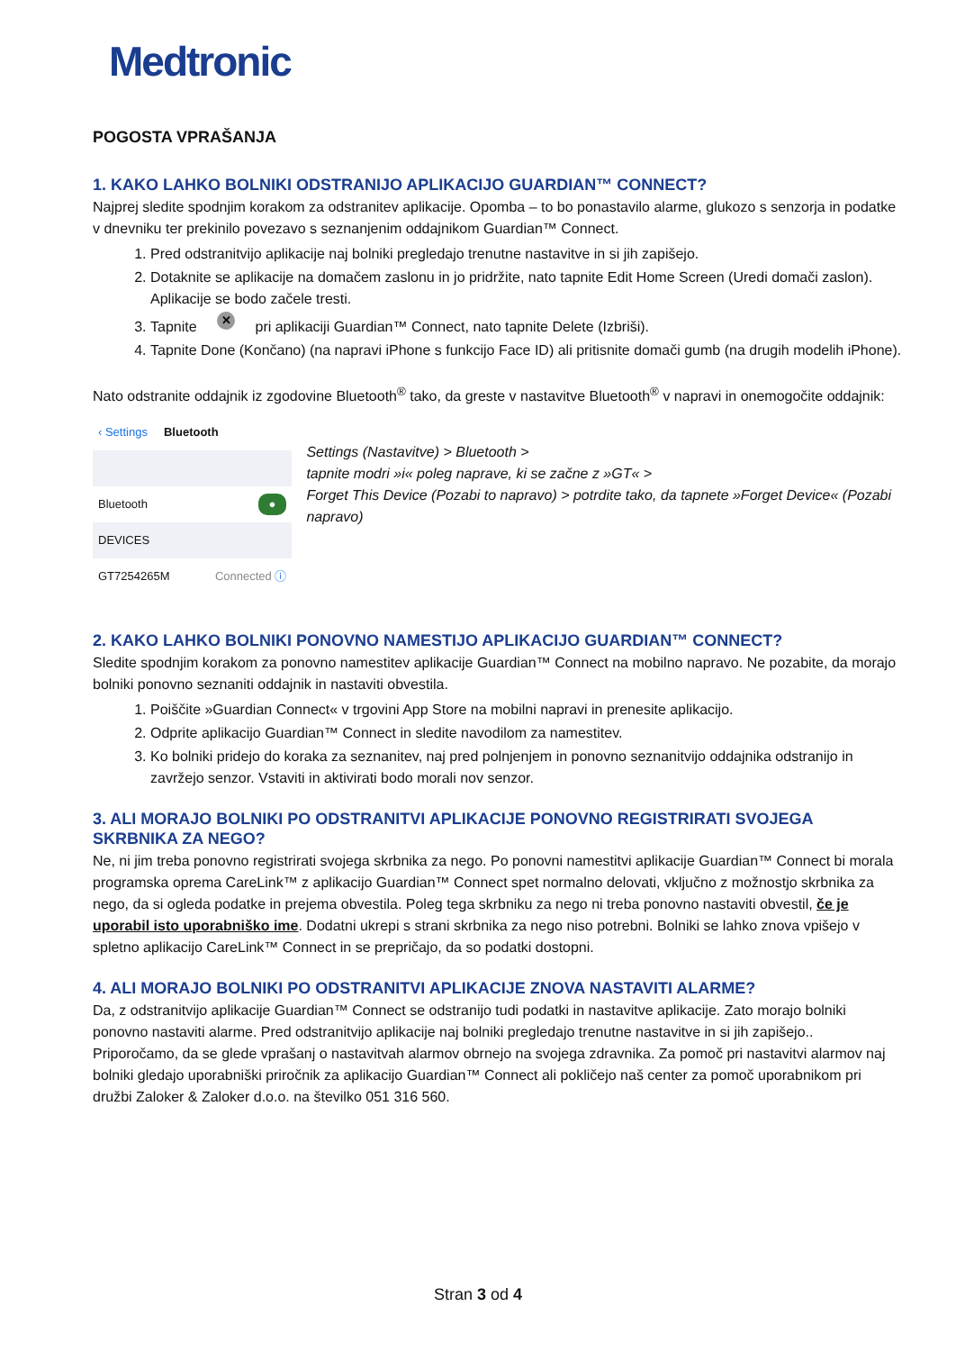Medtronic
POGOSTA VPRAŠANJA
1. KAKO LAHKO BOLNIKI ODSTRANIJO APLIKACIJO GUARDIAN™ CONNECT?
Najprej sledite spodnjim korakom za odstranitev aplikacije. Opomba – to bo ponastavilo alarme, glukozo s senzorja in podatke v dnevniku ter prekinilo povezavo s seznanjenim oddajnikom Guardian™ Connect.
1. Pred odstranitvijo aplikacije naj bolniki pregledajo trenutne nastavitve in si jih zapišejo.
2. Dotaknite se aplikacije na domačem zaslonu in jo pridržite, nato tapnite Edit Home Screen (Uredi domači zaslon). Aplikacije se bodo začele tresti.
3. Tapnite ✕ pri aplikaciji Guardian™ Connect, nato tapnite Delete (Izbriši).
4. Tapnite Done (Končano) (na napravi iPhone s funkcijo Face ID) ali pritisnite domači gumb (na drugih modelih iPhone).
Nato odstranite oddajnik iz zgodovine Bluetooth<sup>®</sup> tako, da greste v nastavitve Bluetooth<sup>®</sup> v napravi in onemogočite oddajnik:
‹ Settings Bluetooth
Bluetooth ●
DEVICES
GT7254265M Connected ⓘ
Settings (Nastavitve) > Bluetooth >
tapnite modri »i« poleg naprave, ki se začne z »GT« >
Forget This Device (Pozabi to napravo) > potrdite tako, da tapnete »Forget Device« (Pozabi napravo)
2. KAKO LAHKO BOLNIKI PONOVNO NAMESTIJO APLIKACIJO GUARDIAN™ CONNECT?
Sledite spodnjim korakom za ponovno namestitev aplikacije Guardian™ Connect na mobilno napravo. Ne pozabite, da morajo bolniki ponovno seznaniti oddajnik in nastaviti obvestila.
1. Poiščite »Guardian Connect« v trgovini App Store na mobilni napravi in prenesite aplikacijo.
2. Odprite aplikacijo Guardian™ Connect in sledite navodilom za namestitev.
3. Ko bolniki pridejo do koraka za seznanitev, naj pred polnjenjem in ponovno seznanitvijo oddajnika odstranijo in zavržejo senzor. Vstaviti in aktivirati bodo morali nov senzor.
3. ALI MORAJO BOLNIKI PO ODSTRANITVI APLIKACIJE PONOVNO REGISTRIRATI SVOJEGA SKRBNIKA ZA NEGO?
Ne, ni jim treba ponovno registrirati svojega skrbnika za nego. Po ponovni namestitvi aplikacije Guardian™ Connect bi morala programska oprema CareLink™ z aplikacijo Guardian™ Connect spet normalno delovati, vključno z možnostjo skrbnika za nego, da si ogleda podatke in prejema obvestila. Poleg tega skrbniku za nego ni treba ponovno nastaviti obvestil, če je uporabil isto uporabniško ime. Dodatni ukrepi s strani skrbnika za nego niso potrebni. Bolniki se lahko znova vpišejo v spletno aplikacijo CareLink™ Connect in se prepričajo, da so podatki dostopni.
4. ALI MORAJO BOLNIKI PO ODSTRANITVI APLIKACIJE ZNOVA NASTAVITI ALARME?
Da, z odstranitvijo aplikacije Guardian™ Connect se odstranijo tudi podatki in nastavitve aplikacije. Zato morajo bolniki ponovno nastaviti alarme. Pred odstranitvijo aplikacije naj bolniki pregledajo trenutne nastavitve in si jih zapišejo.. Priporočamo, da se glede vprašanj o nastavitvah alarmov obrnejo na svojega zdravnika. Za pomoč pri nastavitvi alarmov naj bolniki gledajo uporabniški priročnik za aplikacijo Guardian™ Connect ali pokličejo naš center za pomoč uporabnikom pri družbi Zaloker & Zaloker d.o.o. na številko 051 316 560.
Stran 3 od 4